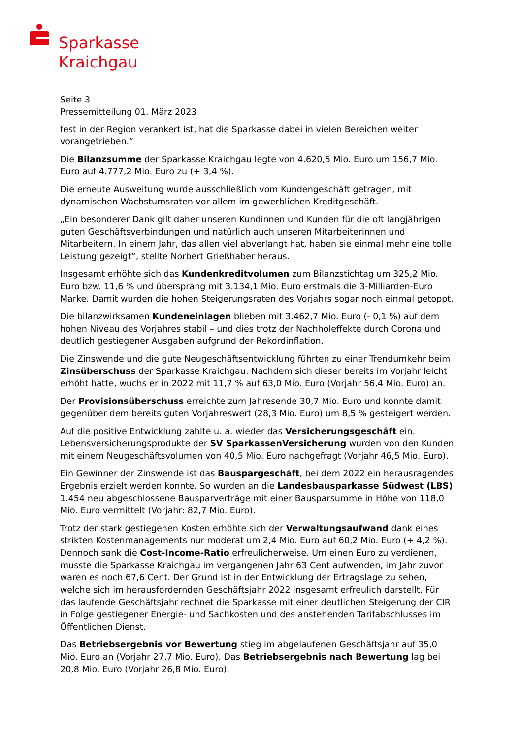Sparkasse
Kraichgau
Seite 3
Pressemitteilung 01. März 2023
fest in der Region verankert ist, hat die Sparkasse dabei in vielen Bereichen weiter vorangetrieben.“
Die Bilanzsumme der Sparkasse Kraichgau legte von 4.620,5 Mio. Euro um 156,7 Mio. Euro auf 4.777,2 Mio. Euro zu (+ 3,4 %).
Die erneute Ausweitung wurde ausschließlich vom Kundengeschäft getragen, mit dynamischen Wachstumsraten vor allem im gewerblichen Kreditgeschäft.
„Ein besonderer Dank gilt daher unseren Kundinnen und Kunden für die oft langjährigen guten Geschäftsverbindungen und natürlich auch unseren Mitarbeiterinnen und Mitarbeitern. In einem Jahr, das allen viel abverlangt hat, haben sie einmal mehr eine tolle Leistung gezeigt“, stellte Norbert Grießhaber heraus.
Insgesamt erhöhte sich das Kundenkreditvolumen zum Bilanzstichtag um 325,2 Mio. Euro bzw. 11,6 % und übersprang mit 3.134,1 Mio. Euro erstmals die 3-Milliarden-Euro Marke. Damit wurden die hohen Steigerungsraten des Vorjahrs sogar noch einmal getoppt.
Die bilanzwirksamen Kundeneinlagen blieben mit 3.462,7 Mio. Euro (- 0,1 %) auf dem hohen Niveau des Vorjahres stabil – und dies trotz der Nachholeffekte durch Corona und deutlich gestiegener Ausgaben aufgrund der Rekordinflation.
Die Zinswende und die gute Neugeschäftsentwicklung führten zu einer Trendumkehr beim Zinsüberschuss der Sparkasse Kraichgau. Nachdem sich dieser bereits im Vorjahr leicht erhöht hatte, wuchs er in 2022 mit 11,7 % auf 63,0 Mio. Euro (Vorjahr 56,4 Mio. Euro) an.
Der Provisionsüberschuss erreichte zum Jahresende 30,7 Mio. Euro und konnte damit gegenüber dem bereits guten Vorjahreswert (28,3 Mio. Euro) um 8,5 % gesteigert werden.
Auf die positive Entwicklung zahlte u. a. wieder das Versicherungsgeschäft ein. Lebensversicherungsprodukte der SV SparkassenVersicherung wurden von den Kunden mit einem Neugeschäftsvolumen von 40,5 Mio. Euro nachgefragt (Vorjahr 46,5 Mio. Euro).
Ein Gewinner der Zinswende ist das Bauspargeschäft, bei dem 2022 ein herausragendes Ergebnis erzielt werden konnte. So wurden an die Landesbausparkasse Südwest (LBS) 1.454 neu abgeschlossene Bausparverträge mit einer Bausparsumme in Höhe von 118,0 Mio. Euro vermittelt (Vorjahr: 82,7 Mio. Euro).
Trotz der stark gestiegenen Kosten erhöhte sich der Verwaltungsaufwand dank eines strikten Kostenmanagements nur moderat um 2,4 Mio. Euro auf 60,2 Mio. Euro (+ 4,2 %). Dennoch sank die Cost-Income-Ratio erfreulicherweise. Um einen Euro zu verdienen, musste die Sparkasse Kraichgau im vergangenen Jahr 63 Cent aufwenden, im Jahr zuvor waren es noch 67,6 Cent. Der Grund ist in der Entwicklung der Ertragslage zu sehen, welche sich im herausfordernden Geschäftsjahr 2022 insgesamt erfreulich darstellt. Für das laufende Geschäftsjahr rechnet die Sparkasse mit einer deutlichen Steigerung der CIR in Folge gestiegener Energie- und Sachkosten und des anstehenden Tarifabschlusses im Öffentlichen Dienst.
Das Betriebsergebnis vor Bewertung stieg im abgelaufenen Geschäftsjahr auf 35,0 Mio. Euro an (Vorjahr 27,7 Mio. Euro). Das Betriebsergebnis nach Bewertung lag bei 20,8 Mio. Euro (Vorjahr 26,8 Mio. Euro).